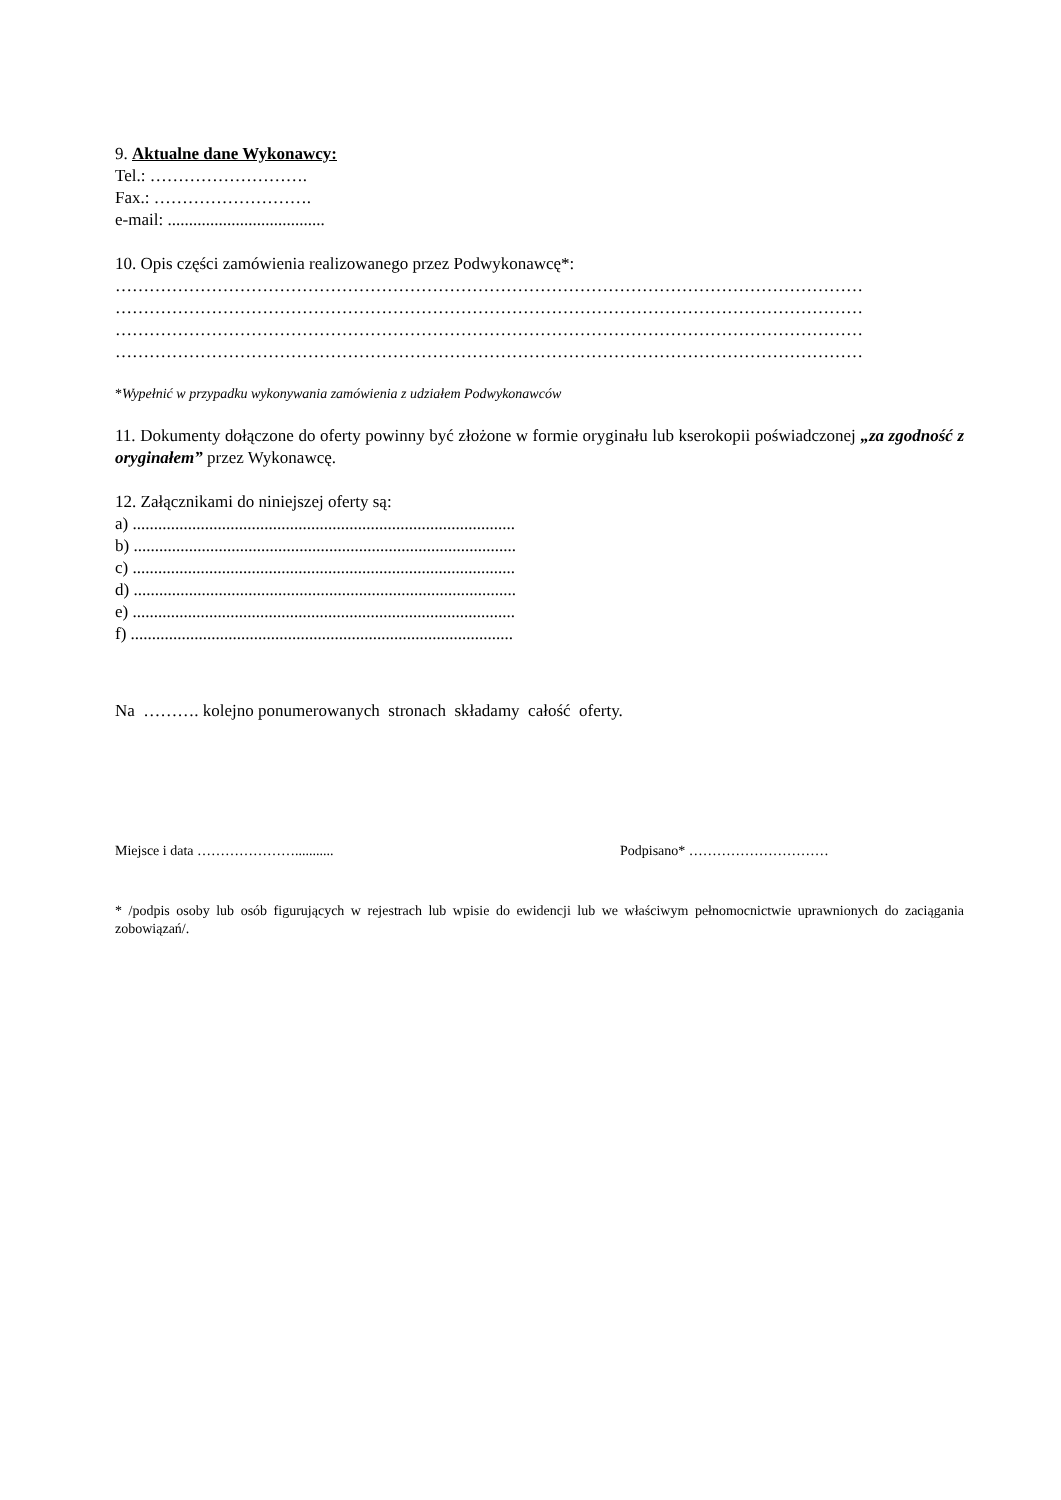9. Aktualne dane Wykonawcy:
Tel.: ……………………….
Fax.: ……………………….
e-mail: .....................................
10. Opis części zamówienia realizowanego przez Podwykonawcę*:
……………………………………………………………………………………………………………………
……………………………………………………………………………………………………………………
……………………………………………………………………………………………………………………
……………………………………………………………………………………………………………………
*Wypełnić w przypadku wykonywania zamówienia z udziałem Podwykonawców
11. Dokumenty dołączone do oferty powinny być złożone w formie oryginału lub kserokopii poświadczonej „za zgodność z oryginałem” przez Wykonawcę.
12. Załącznikami do niniejszej oferty są:
a) ..........................................................................................
b) ..........................................................................................
c) ..........................................................................................
d) ..........................................................................................
e) ..........................................................................................
f) ..........................................................................................
Na ………. kolejno ponumerowanych stronach składamy całość oferty.
Miejsce i data …………………........... Podpisano* …………………………
* /podpis osoby lub osób figurujących w rejestrach lub wpisie do ewidencji lub we właściwym pełnomocnictwie uprawnionych do zaciągania zobowiązań/.